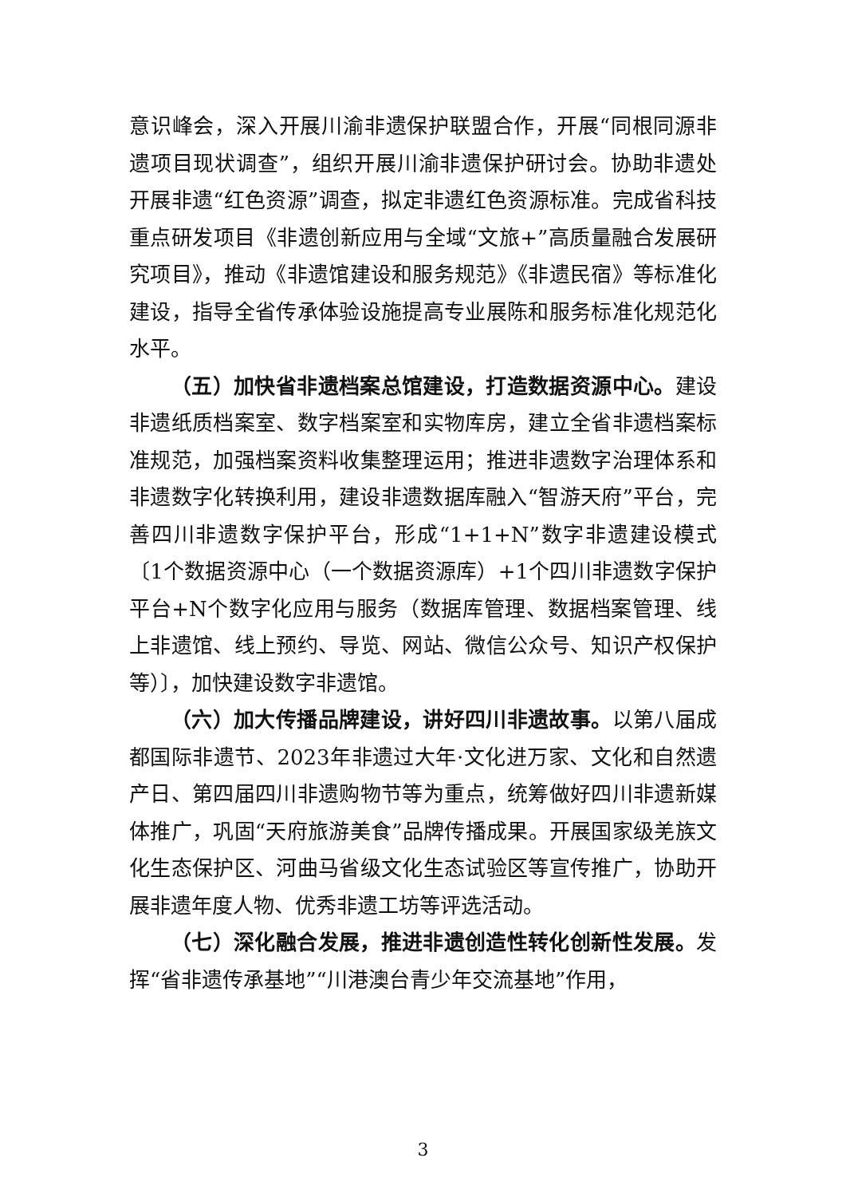意识峰会，深入开展川渝非遗保护联盟合作，开展“同根同源非遗项目现状调查”，组织开展川渝非遗保护研讨会。协助非遗处开展非遗“红色资源”调查，拟定非遗红色资源标准。完成省科技重点研发项目《非遗创新应用与全域“文旅+”高质量融合发展研究项目》，推动《非遗馆建设和服务规范》《非遗民宿》等标准化建设，指导全省传承体验设施提高专业展陈和服务标准化规范化水平。
（五）加快省非遗档案总馆建设，打造数据资源中心。建设非遗纸质档案室、数字档案室和实物库房，建立全省非遗档案标准规范，加强档案资料收集整理运用；推进非遗数字治理体系和非遗数字化转换利用，建设非遗数据库融入“智游天府”平台，完善四川非遗数字保护平台，形成“1+1+N”数字非遗建设模式〔1个数据资源中心（一个数据资源库）+1个四川非遗数字保护平台+N个数字化应用与服务（数据库管理、数据档案管理、线上非遗馆、线上预约、导览、网站、微信公众号、知识产权保护等）〕，加快建设数字非遗馆。
（六）加大传播品牌建设，讲好四川非遗故事。以第八届成都国际非遗节、2023年非遗过大年·文化进万家、文化和自然遗产日、第四届四川非遗购物节等为重点，统筹做好四川非遗新媒体推广，巩固“天府旅游美食”品牌传播成果。开展国家级羌族文化生态保护区、河曲马省级文化生态试验区等宣传推广，协助开展非遗年度人物、优秀非遗工坊等评选活动。
（七）深化融合发展，推进非遗创造性转化创新性发展。发挥“省非遗传承基地”“川港澳台青少年交流基地”作用，
3